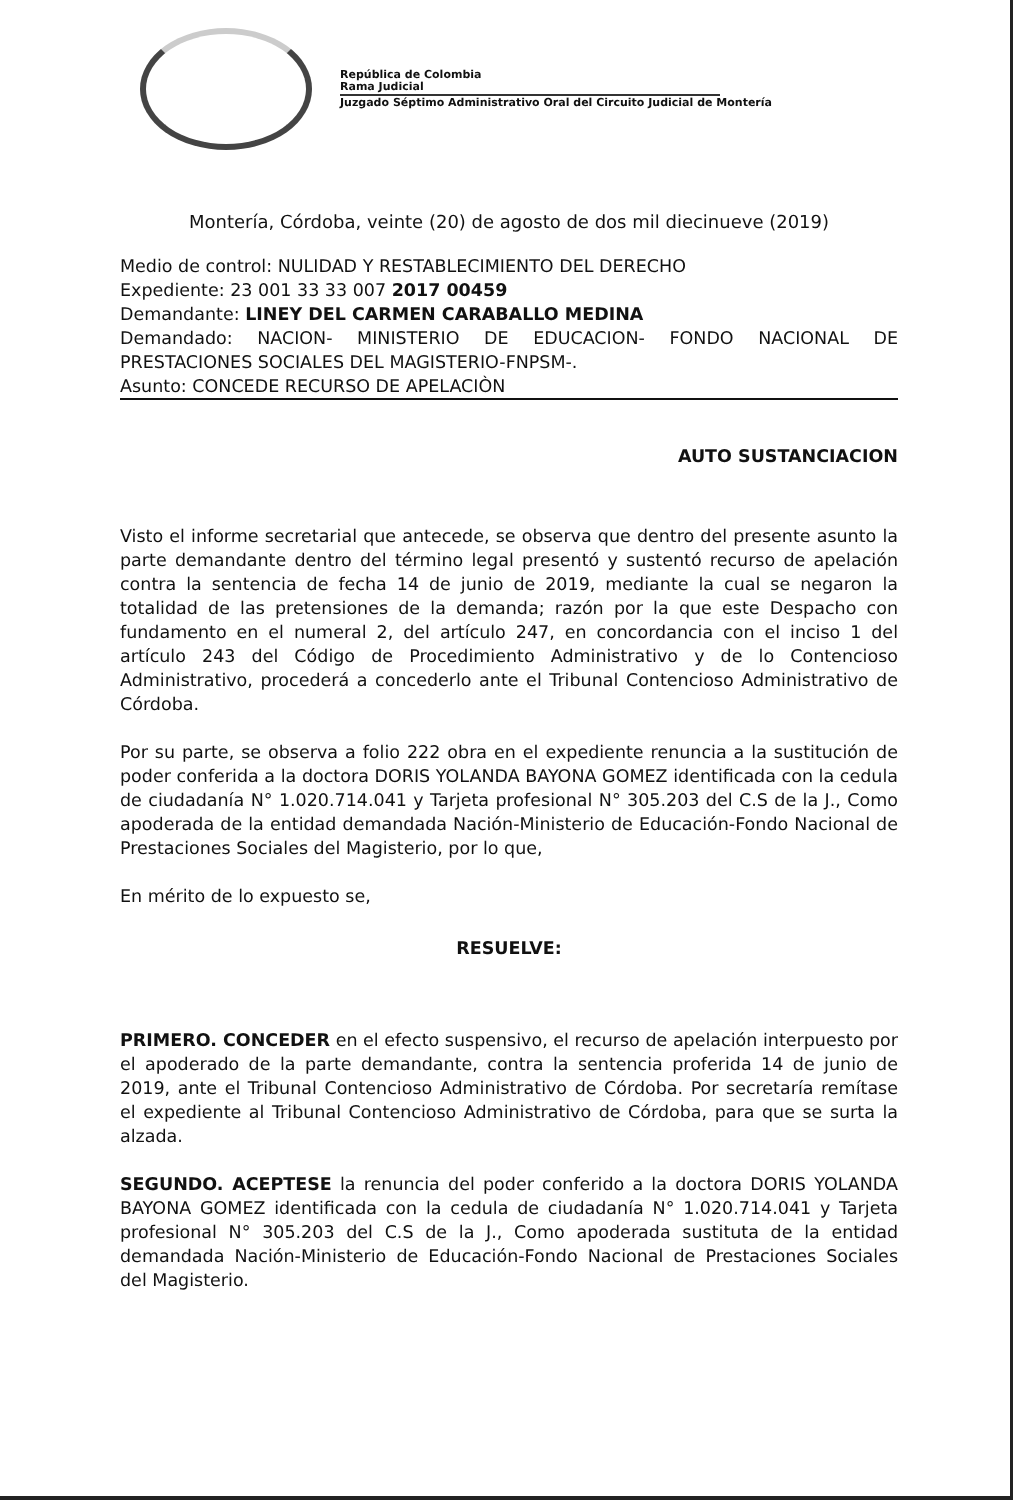República de Colombia
Rama Judicial
Juzgado Séptimo Administrativo Oral del Circuito Judicial de Montería
Montería, Córdoba, veinte (20) de agosto de dos mil diecinueve (2019)
Medio de control: NULIDAD Y RESTABLECIMIENTO DEL DERECHO
Expediente: 23 001 33 33 007 2017 00459
Demandante: LINEY DEL CARMEN CARABALLO MEDINA
Demandado: NACION- MINISTERIO DE EDUCACION- FONDO NACIONAL DE PRESTACIONES SOCIALES DEL MAGISTERIO-FNPSM-.
Asunto: CONCEDE RECURSO DE APELACIÒN
AUTO SUSTANCIACION
Visto el informe secretarial que antecede, se observa que dentro del presente asunto la parte demandante dentro del término legal presentó y sustentó recurso de apelación contra la sentencia de fecha 14 de junio de 2019, mediante la cual se negaron la totalidad de las pretensiones de la demanda; razón por la que este Despacho con fundamento en el numeral 2, del artículo 247, en concordancia con el inciso 1 del artículo 243 del Código de Procedimiento Administrativo y de lo Contencioso Administrativo, procederá a concederlo ante el Tribunal Contencioso Administrativo de Córdoba.
Por su parte, se observa a folio 222 obra en el expediente renuncia a la sustitución de poder conferida a la doctora DORIS YOLANDA BAYONA GOMEZ identificada con la cedula de ciudadanía N° 1.020.714.041 y Tarjeta profesional N° 305.203 del C.S de la J., Como apoderada de la entidad demandada Nación-Ministerio de Educación-Fondo Nacional de Prestaciones Sociales del Magisterio, por lo que,
En mérito de lo expuesto se,
RESUELVE:
PRIMERO. CONCEDER en el efecto suspensivo, el recurso de apelación interpuesto por el apoderado de la parte demandante, contra la sentencia proferida 14 de junio de 2019, ante el Tribunal Contencioso Administrativo de Córdoba. Por secretaría remítase el expediente al Tribunal Contencioso Administrativo de Córdoba, para que se surta la alzada.
SEGUNDO. ACEPTESE la renuncia del poder conferido a la doctora DORIS YOLANDA BAYONA GOMEZ identificada con la cedula de ciudadanía N° 1.020.714.041 y Tarjeta profesional N° 305.203 del C.S de la J., Como apoderada sustituta de la entidad demandada Nación-Ministerio de Educación-Fondo Nacional de Prestaciones Sociales del Magisterio.